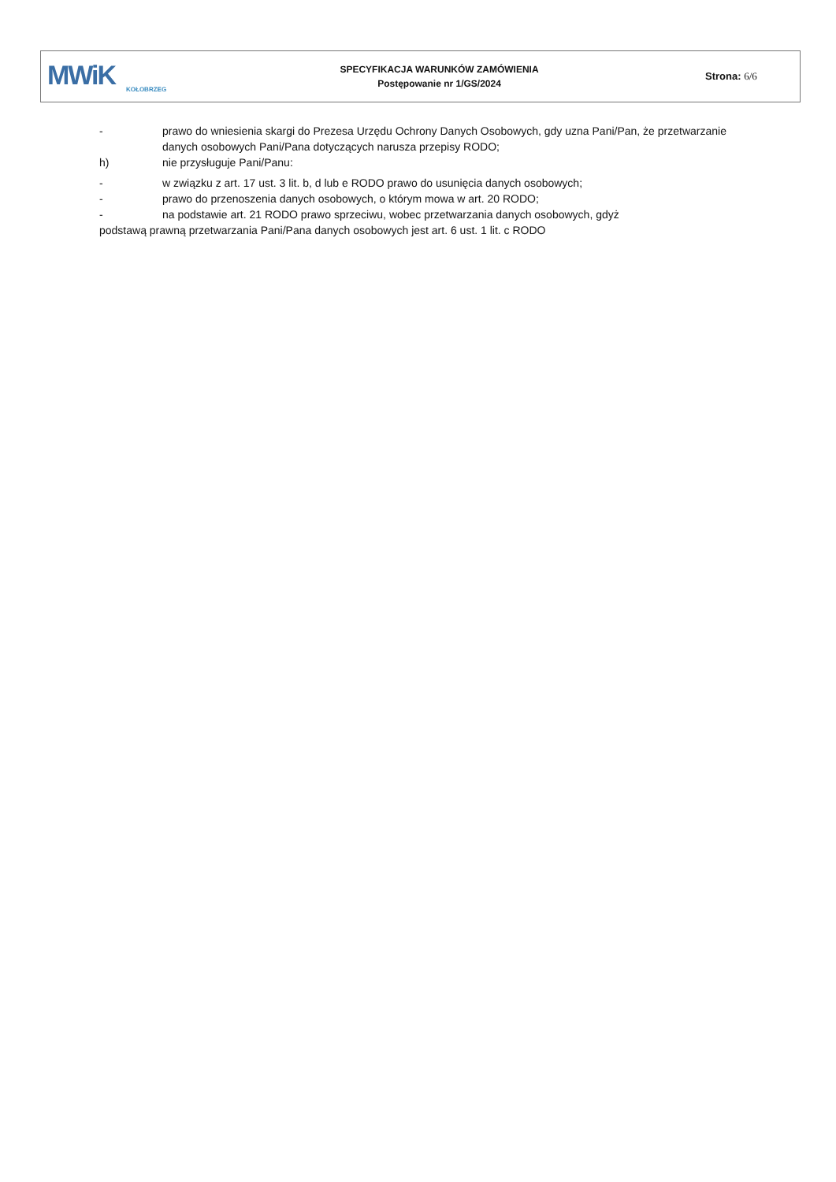MWiK
KOŁOBRZEG
SPECYFIKACJA WARUNKÓW ZAMÓWIENIA
Postępowanie nr 1/GS/2024
Strona: 6/6
- prawo do wniesienia skargi do Prezesa Urzędu Ochrony Danych Osobowych, gdy uzna Pani/Pan, że przetwarzanie danych osobowych Pani/Pana dotyczących narusza przepisy RODO;
h) nie przysługuje Pani/Panu:
- w związku z art. 17 ust. 3 lit. b, d lub e RODO prawo do usunięcia danych osobowych;
- prawo do przenoszenia danych osobowych, o którym mowa w art. 20 RODO;
- na podstawie art. 21 RODO prawo sprzeciwu, wobec przetwarzania danych osobowych, gdyż
podstawą prawną przetwarzania Pani/Pana danych osobowych jest art. 6 ust. 1 lit. c RODO